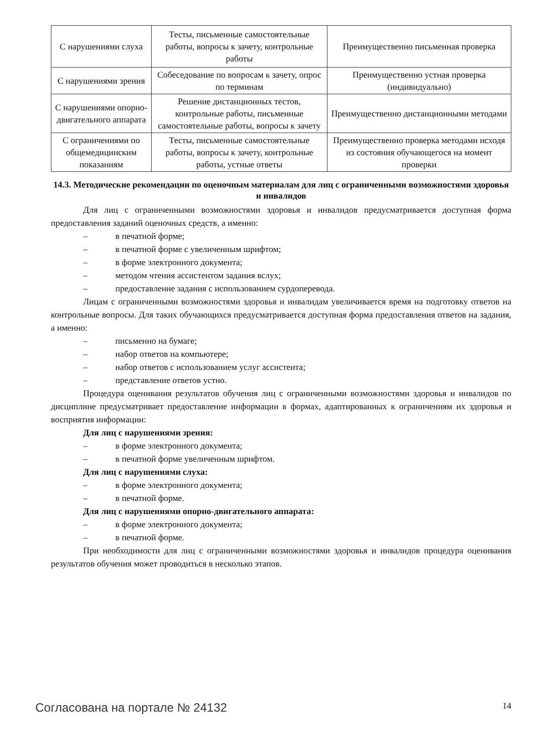| С нарушениями слуха | Тесты, письменные самостоятельные работы, вопросы к зачету, контрольные работы | Преимущественно письменная проверка |
| С нарушениями зрения | Собеседование по вопросам к зачету, опрос по терминам | Преимущественно устная проверка (индивидуально) |
| С нарушениями опорно-двигательного аппарата | Решение дистанционных тестов, контрольные работы, письменные самостоятельные работы, вопросы к зачету | Преимущественно дистанционными методами |
| С ограничениями по общемедицинским показаниям | Тесты, письменные самостоятельные работы, вопросы к зачету, контрольные работы, устные ответы | Преимущественно проверка методами исходя из состояния обучающегося на момент проверки |
14.3. Методические рекомендации по оценочным материалам для лиц с ограниченными возможностями здоровья и инвалидов
Для лиц с ограниченными возможностями здоровья и инвалидов предусматривается доступная форма предоставления заданий оценочных средств, а именно:
– в печатной форме;
– в печатной форме с увеличенным шрифтом;
– в форме электронного документа;
– методом чтения ассистентом задания вслух;
– предоставление задания с использованием сурдоперевода.
Лицам с ограниченными возможностями здоровья и инвалидам увеличивается время на подготовку ответов на контрольные вопросы. Для таких обучающихся предусматривается доступная форма предоставления ответов на задания, а именно:
– письменно на бумаге;
– набор ответов на компьютере;
– набор ответов с использованием услуг ассистента;
– представление ответов устно.
Процедура оценивания результатов обучения лиц с ограниченными возможностями здоровья и инвалидов по дисциплине предусматривает предоставление информации в формах, адаптированных к ограничениям их здоровья и восприятия информации:
Для лиц с нарушениями зрения:
– в форме электронного документа;
– в печатной форме увеличенным шрифтом.
Для лиц с нарушениями слуха:
– в форме электронного документа;
– в печатной форме.
Для лиц с нарушениями опорно-двигательного аппарата:
– в форме электронного документа;
– в печатной форме.
При необходимости для лиц с ограниченными возможностями здоровья и инвалидов процедура оценивания результатов обучения может проводиться в несколько этапов.
Согласована на портале № 24132 14